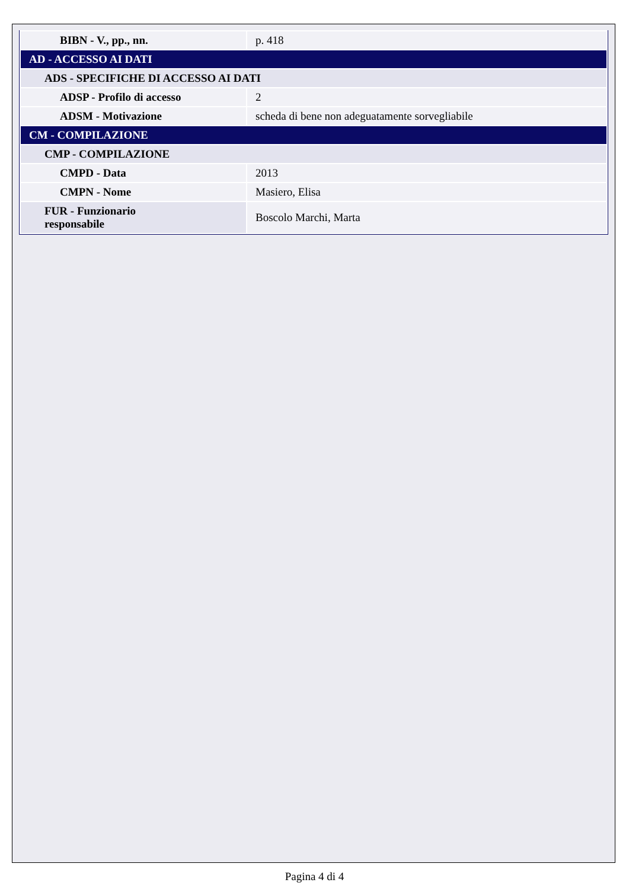| BIBN - V., pp., nn. | p. 418 |
| AD - ACCESSO AI DATI | |
| ADS - SPECIFICHE DI ACCESSO AI DATI | |
| ADSP - Profilo di accesso | 2 |
| ADSM - Motivazione | scheda di bene non adeguatamente sorvegliabile |
| CM - COMPILAZIONE | |
| CMP - COMPILAZIONE | |
| CMPD - Data | 2013 |
| CMPN - Nome | Masiero, Elisa |
| FUR - Funzionario responsabile | Boscolo Marchi, Marta |
Pagina 4 di 4